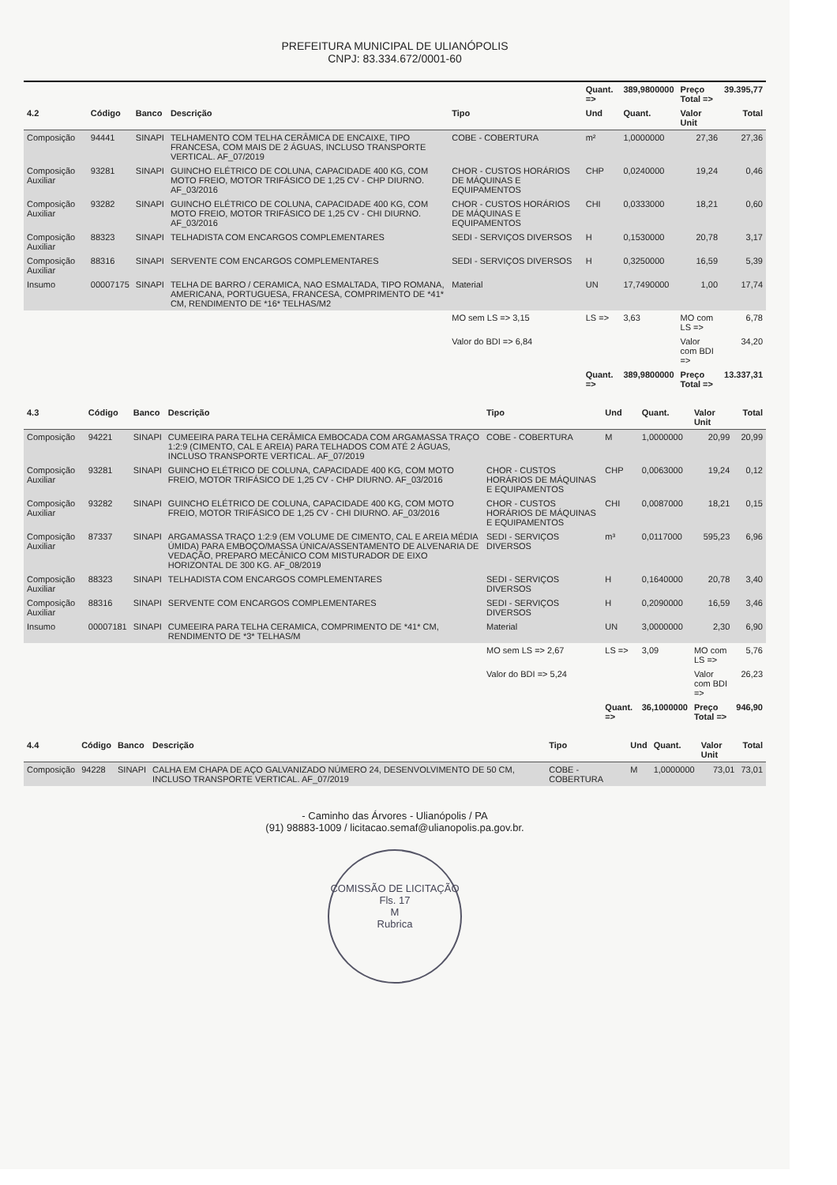PREFEITURA MUNICIPAL DE ULIANÓPOLIS
CNPJ: 83.334.672/0001-60
| | | | | | Quant. => | 389,9800000 | Preço Total => | 39.395,77 |
| 4.2 | Código | Banco | Descrição | Tipo | Und | Quant. | Valor Unit | Total |
| Composição | 94441 | SINAPI | TELHAMENTO COM TELHA CERÂMICA DE ENCAIXE, TIPO FRANCESA, COM MAIS DE 2 ÁGUAS, INCLUSO TRANSPORTE VERTICAL. AF_07/2019 | COBE - COBERTURA | m² | 1,0000000 | 27,36 | 27,36 |
| Composição Auxiliar | 93281 | SINAPI | GUINCHO ELÉTRICO DE COLUNA, CAPACIDADE 400 KG, COM MOTO FREIO, MOTOR TRIFÁSICO DE 1,25 CV - CHP DIURNO. AF_03/2016 | CHOR - CUSTOS HORÁRIOS DE MÁQUINAS E EQUIPAMENTOS | CHP | 0,0240000 | 19,24 | 0,46 |
| Composição Auxiliar | 93282 | SINAPI | GUINCHO ELÉTRICO DE COLUNA, CAPACIDADE 400 KG, COM MOTO FREIO, MOTOR TRIFÁSICO DE 1,25 CV - CHI DIURNO. AF_03/2016 | CHOR - CUSTOS HORÁRIOS DE MÁQUINAS E EQUIPAMENTOS | CHI | 0,0333000 | 18,21 | 0,60 |
| Composição Auxiliar | 88323 | SINAPI | TELHADISTA COM ENCARGOS COMPLEMENTARES | SEDI - SERVIÇOS DIVERSOS | H | 0,1530000 | 20,78 | 3,17 |
| Composição Auxiliar | 88316 | SINAPI | SERVENTE COM ENCARGOS COMPLEMENTARES | SEDI - SERVIÇOS DIVERSOS | H | 0,3250000 | 16,59 | 5,39 |
| Insumo | 00007175 | SINAPI | TELHA DE BARRO / CERAMICA, NAO ESMALTADA, TIPO ROMANA, AMERICANA, PORTUGUESA, FRANCESA, COMPRIMENTO DE *41* CM, RENDIMENTO DE *16* TELHAS/M2 | Material | UN | 17,7490000 | 1,00 | 17,74 |
| | | | | MO sem LS => 3,15 | LS => | 3,63 | MO com LS => | 6,78 |
| | | | | Valor do BDI => 6,84 | | | Valor com BDI => | 34,20 |
| | | | | | Quant. => | 389,9800000 | Preço Total => | 13.337,31 |
| 4.3 | Código | Banco | Descrição | Tipo | Und | Quant. | Valor Unit | Total |
| --- | --- | --- | --- | --- | --- | --- | --- | --- |
| Composição | 94221 | SINAPI | CUMEEIRA PARA TELHA CERÂMICA EMBOCADA COM ARGAMASSA TRAÇO 1:2:9 (CIMENTO, CAL E AREIA) PARA TELHADOS COM ATÉ 2 ÁGUAS, INCLUSO TRANSPORTE VERTICAL. AF_07/2019 | COBE - COBERTURA | M | 1,0000000 | 20,99 | 20,99 |
| Composição Auxiliar | 93281 | SINAPI | GUINCHO ELÉTRICO DE COLUNA, CAPACIDADE 400 KG, COM MOTO FREIO, MOTOR TRIFÁSICO DE 1,25 CV - CHP DIURNO. AF_03/2016 | CHOR - CUSTOS HORÁRIOS DE MÁQUINAS E EQUIPAMENTOS | CHP | 0,0063000 | 19,24 | 0,12 |
| Composição Auxiliar | 93282 | SINAPI | GUINCHO ELÉTRICO DE COLUNA, CAPACIDADE 400 KG, COM MOTO FREIO, MOTOR TRIFÁSICO DE 1,25 CV - CHI DIURNO. AF_03/2016 | CHOR - CUSTOS HORÁRIOS DE MÁQUINAS E EQUIPAMENTOS | CHI | 0,0087000 | 18,21 | 0,15 |
| Composição Auxiliar | 87337 | SINAPI | ARGAMASSA TRAÇO 1:2:9 (EM VOLUME DE CIMENTO, CAL E AREIA MÉDIA ÚMIDA) PARA EMBOÇO/MASSA ÚNICA/ASSENTAMENTO DE ALVENARIA DE VEDAÇÃO, PREPARO MECÂNICO COM MISTURADOR DE EIXO HORIZONTAL DE 300 KG. AF_08/2019 | SEDI - SERVIÇOS DIVERSOS | m³ | 0,0117000 | 595,23 | 6,96 |
| Composição Auxiliar | 88323 | SINAPI | TELHADISTA COM ENCARGOS COMPLEMENTARES | SEDI - SERVIÇOS DIVERSOS | H | 0,1640000 | 20,78 | 3,40 |
| Composição Auxiliar | 88316 | SINAPI | SERVENTE COM ENCARGOS COMPLEMENTARES | SEDI - SERVIÇOS DIVERSOS | H | 0,2090000 | 16,59 | 3,46 |
| Insumo | 00007181 | SINAPI | CUMEEIRA PARA TELHA CERAMICA, COMPRIMENTO DE *41* CM, RENDIMENTO DE *3* TELHAS/M | Material | UN | 3,0000000 | 2,30 | 6,90 |
| | | | | MO sem LS => 2,67 | LS => | 3,09 | MO com LS => | 5,76 |
| | | | | Valor do BDI => 5,24 | | | Valor com BDI => | 26,23 |
| | | | | | Quant. => | 36,1000000 | Preço Total => | 946,90 |
| 4.4 | Código | Banco | Descrição | Tipo | Und | Quant. | Valor Unit | Total |
| --- | --- | --- | --- | --- | --- | --- | --- | --- |
| Composição | 94228 | SINAPI | CALHA EM CHAPA DE AÇO GALVANIZADO NÚMERO 24, DESENVOLVIMENTO DE 50 CM, INCLUSO TRANSPORTE VERTICAL. AF_07/2019 | COBE - COBERTURA | M | 1,0000000 | 73,01 | 73,01 |
- Caminho das Árvores - Ulianópolis / PA
(91) 98883-1009 / licitacao.semaf@ulianopolis.pa.gov.br.
COMISSÃO DE LICITAÇÃO
Fls. 17
M
Rubrica